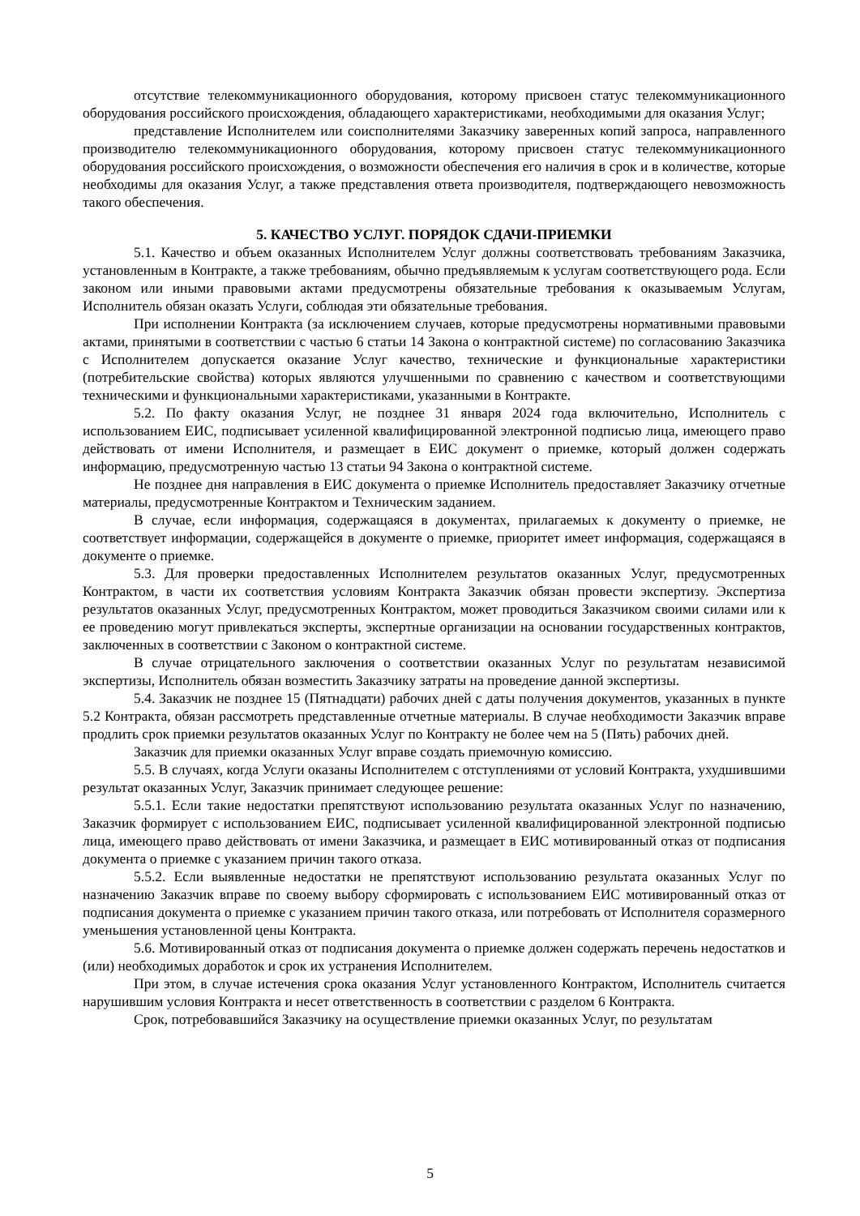отсутствие телекоммуникационного оборудования, которому присвоен статус телекоммуникационного оборудования российского происхождения, обладающего характеристиками, необходимыми для оказания Услуг;
представление Исполнителем или соисполнителями Заказчику заверенных копий запроса, направленного производителю телекоммуникационного оборудования, которому присвоен статус телекоммуникационного оборудования российского происхождения, о возможности обеспечения его наличия в срок и в количестве, которые необходимы для оказания Услуг, а также представления ответа производителя, подтверждающего невозможность такого обеспечения.
5. КАЧЕСТВО УСЛУГ. ПОРЯДОК СДАЧИ-ПРИЕМКИ
5.1. Качество и объем оказанных Исполнителем Услуг должны соответствовать требованиям Заказчика, установленным в Контракте, а также требованиям, обычно предъявляемым к услугам соответствующего рода. Если законом или иными правовыми актами предусмотрены обязательные требования к оказываемым Услугам, Исполнитель обязан оказать Услуги, соблюдая эти обязательные требования.
При исполнении Контракта (за исключением случаев, которые предусмотрены нормативными правовыми актами, принятыми в соответствии с частью 6 статьи 14 Закона о контрактной системе) по согласованию Заказчика с Исполнителем допускается оказание Услуг качество, технические и функциональные характеристики (потребительские свойства) которых являются улучшенными по сравнению с качеством и соответствующими техническими и функциональными характеристиками, указанными в Контракте.
5.2. По факту оказания Услуг, не позднее 31 января 2024 года включительно, Исполнитель с использованием ЕИС, подписывает усиленной квалифицированной электронной подписью лица, имеющего право действовать от имени Исполнителя, и размещает в ЕИС документ о приемке, который должен содержать информацию, предусмотренную частью 13 статьи 94 Закона о контрактной системе.
Не позднее дня направления в ЕИС документа о приемке Исполнитель предоставляет Заказчику отчетные материалы, предусмотренные Контрактом и Техническим заданием.
В случае, если информация, содержащаяся в документах, прилагаемых к документу о приемке, не соответствует информации, содержащейся в документе о приемке, приоритет имеет информация, содержащаяся в документе о приемке.
5.3. Для проверки предоставленных Исполнителем результатов оказанных Услуг, предусмотренных Контрактом, в части их соответствия условиям Контракта Заказчик обязан провести экспертизу. Экспертиза результатов оказанных Услуг, предусмотренных Контрактом, может проводиться Заказчиком своими силами или к ее проведению могут привлекаться эксперты, экспертные организации на основании государственных контрактов, заключенных в соответствии с Законом о контрактной системе.
В случае отрицательного заключения о соответствии оказанных Услуг по результатам независимой экспертизы, Исполнитель обязан возместить Заказчику затраты на проведение данной экспертизы.
5.4. Заказчик не позднее 15 (Пятнадцати) рабочих дней с даты получения документов, указанных в пункте 5.2 Контракта, обязан рассмотреть представленные отчетные материалы. В случае необходимости Заказчик вправе продлить срок приемки результатов оказанных Услуг по Контракту не более чем на 5 (Пять) рабочих дней.
Заказчик для приемки оказанных Услуг вправе создать приемочную комиссию.
5.5. В случаях, когда Услуги оказаны Исполнителем с отступлениями от условий Контракта, ухудшившими результат оказанных Услуг, Заказчик принимает следующее решение:
5.5.1. Если такие недостатки препятствуют использованию результата оказанных Услуг по назначению, Заказчик формирует с использованием ЕИС, подписывает усиленной квалифицированной электронной подписью лица, имеющего право действовать от имени Заказчика, и размещает в ЕИС мотивированный отказ от подписания документа о приемке с указанием причин такого отказа.
5.5.2. Если выявленные недостатки не препятствуют использованию результата оказанных Услуг по назначению Заказчик вправе по своему выбору сформировать с использованием ЕИС мотивированный отказ от подписания документа о приемке с указанием причин такого отказа, или потребовать от Исполнителя соразмерного уменьшения установленной цены Контракта.
5.6. Мотивированный отказ от подписания документа о приемке должен содержать перечень недостатков и (или) необходимых доработок и срок их устранения Исполнителем.
При этом, в случае истечения срока оказания Услуг установленного Контрактом, Исполнитель считается нарушившим условия Контракта и несет ответственность в соответствии с разделом 6 Контракта.
Срок, потребовавшийся Заказчику на осуществление приемки оказанных Услуг, по результатам
5